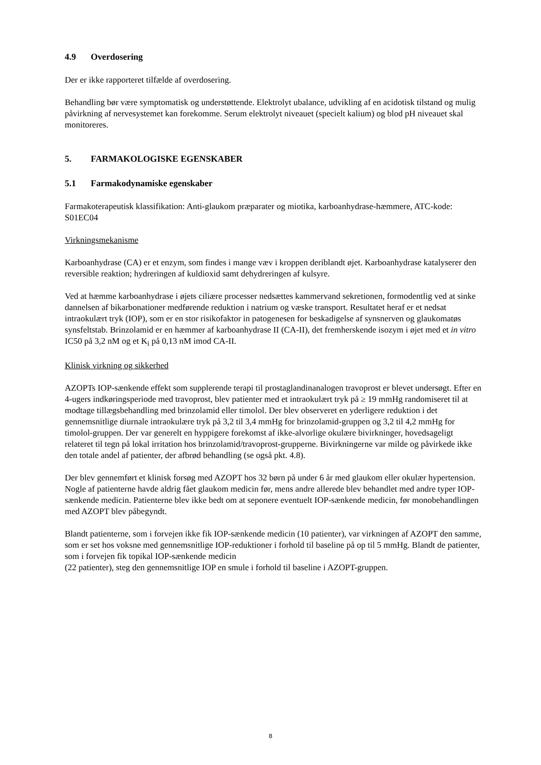4.9 Overdosering
Der er ikke rapporteret tilfælde af overdosering.
Behandling bør være symptomatisk og understøttende. Elektrolyt ubalance, udvikling af en acidotisk tilstand og mulig påvirkning af nervesystemet kan forekomme. Serum elektrolyt niveauet (specielt kalium) og blod pH niveauet skal monitoreres.
5. FARMAKOLOGISKE EGENSKABER
5.1 Farmakodynamiske egenskaber
Farmakoterapeutisk klassifikation: Anti-glaukom præparater og miotika, karboanhydrase-hæmmere, ATC-kode: S01EC04
Virkningsmekanisme
Karboanhydrase (CA) er et enzym, som findes i mange væv i kroppen deriblandt øjet. Karboanhydrase katalyserer den reversible reaktion; hydreringen af kuldioxid samt dehydreringen af kulsyre.
Ved at hæmme karboanhydrase i øjets ciliære processer nedsættes kammervand sekretionen, formodentlig ved at sinke dannelsen af bikarbonationer medførende reduktion i natrium og væske transport. Resultatet heraf er et nedsat intraokulært tryk (IOP), som er en stor risikofaktor in patogenesen for beskadigelse af synsnerven og glaukomatøs synsfeltstab. Brinzolamid er en hæmmer af karboanhydrase II (CA-II), det fremherskende isozym i øjet med et in vitro IC50 på 3,2 nM og et K<sub>i</sub> på 0,13 nM imod CA-II.
Klinisk virkning og sikkerhed
AZOPTs IOP-sænkende effekt som supplerende terapi til prostaglandinanalogen travoprost er blevet undersøgt. Efter en 4-ugers indkøringsperiode med travoprost, blev patienter med et intraokulært tryk på ≥ 19 mmHg randomiseret til at modtage tillægsbehandling med brinzolamid eller timolol. Der blev observeret en yderligere reduktion i det gennemsnitlige diurnale intraokulære tryk på 3,2 til 3,4 mmHg for brinzolamid-gruppen og 3,2 til 4,2 mmHg for timolol-gruppen. Der var generelt en hyppigere forekomst af ikke-alvorlige okulære bivirkninger, hovedsageligt relateret til tegn på lokal irritation hos brinzolamid/travoprost-grupperne. Bivirkningerne var milde og påvirkede ikke den totale andel af patienter, der afbrød behandling (se også pkt. 4.8).
Der blev gennemført et klinisk forsøg med AZOPT hos 32 børn på under 6 år med glaukom eller okulær hypertension. Nogle af patienterne havde aldrig fået glaukom medicin før, mens andre allerede blev behandlet med andre typer IOP-sænkende medicin. Patienterne blev ikke bedt om at seponere eventuelt IOP-sænkende medicin, før monobehandlingen med AZOPT blev påbegyndt.
Blandt patienterne, som i forvejen ikke fik IOP-sænkende medicin (10 patienter), var virkningen af AZOPT den samme, som er set hos voksne med gennemsnitlige IOP-reduktioner i forhold til baseline på op til 5 mmHg. Blandt de patienter, som i forvejen fik topikal IOP-sænkende medicin
(22 patienter), steg den gennemsnitlige IOP en smule i forhold til baseline i AZOPT-gruppen.
8